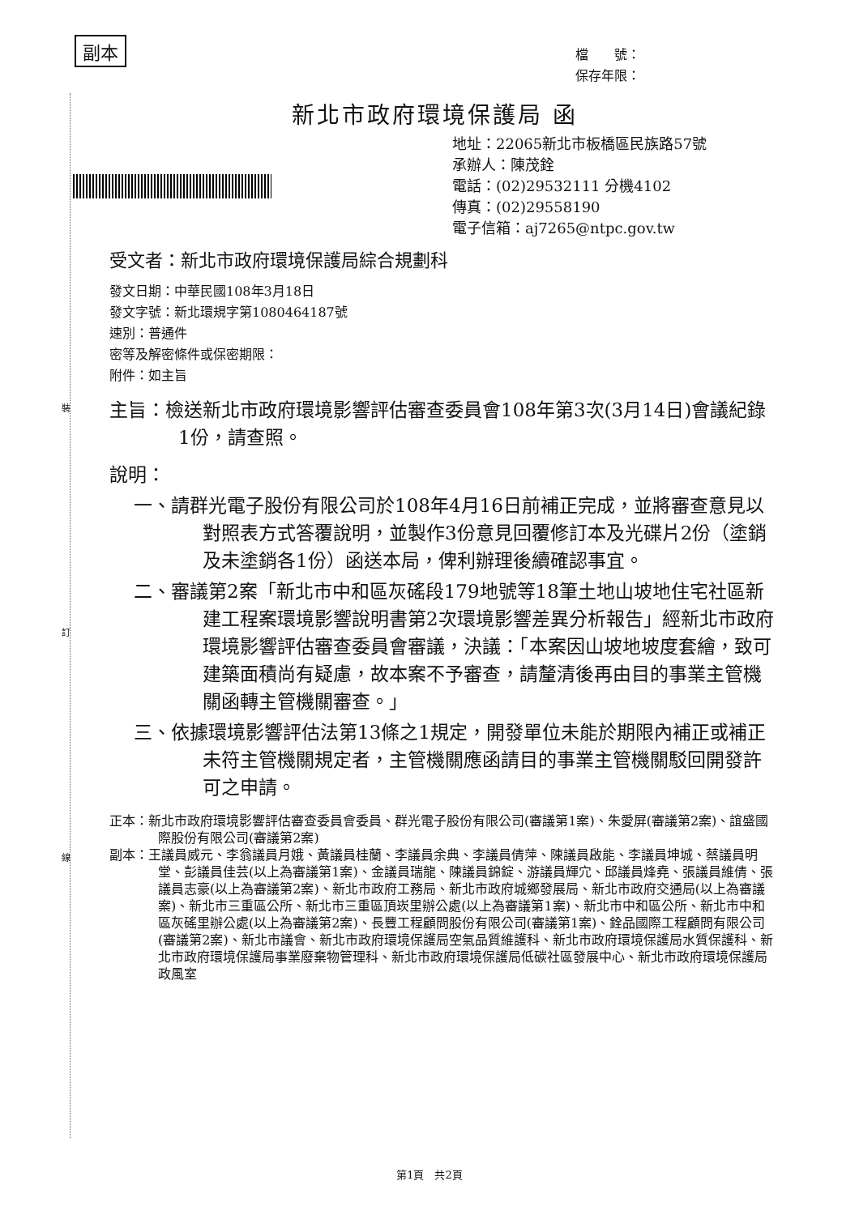裝
訂
線
副本
檔　　號：
保存年限：
新北市政府環境保護局 函
地址：22065新北市板橋區民族路57號
承辦人：陳茂銓
電話：(02)29532111 分機4102
傳真：(02)29558190
電子信箱：aj7265@ntpc.gov.tw
受文者：新北市政府環境保護局綜合規劃科
發文日期：中華民國108年3月18日
發文字號：新北環規字第1080464187號
速別：普通件
密等及解密條件或保密期限：
附件：如主旨
主旨：檢送新北市政府環境影響評估審查委員會108年第3次(3月14日)會議紀錄1份，請查照。
說明：
一、請群光電子股份有限公司於108年4月16日前補正完成，並將審查意見以對照表方式答覆說明，並製作3份意見回覆修訂本及光碟片2份（塗銷及未塗銷各1份）函送本局，俾利辦理後續確認事宜。
二、審議第2案「新北市中和區灰磘段179地號等18筆土地山坡地住宅社區新建工程案環境影響說明書第2次環境影響差異分析報告」經新北市政府環境影響評估審查委員會審議，決議：「本案因山坡地坡度套繪，致可建築面積尚有疑慮，故本案不予審查，請釐清後再由目的事業主管機關函轉主管機關審查。」
三、依據環境影響評估法第13條之1規定，開發單位未能於期限內補正或補正未符主管機關規定者，主管機關應函請目的事業主管機關駁回開發許可之申請。
正本：新北市政府環境影響評估審查委員會委員、群光電子股份有限公司(審議第1案)、朱愛屏(審議第2案)、誼盛國際股份有限公司(審議第2案)
副本：王議員威元、李翁議員月娥、黃議員桂蘭、李議員余典、李議員倩萍、陳議員啟能、李議員坤城、蔡議員明堂、彭議員佳芸(以上為審議第1案)、金議員瑞龍、陳議員錦錠、游議員輝宂、邱議員烽堯、張議員維倩、張議員志豪(以上為審議第2案)、新北市政府工務局、新北市政府城鄉發展局、新北市政府交通局(以上為審議案)、新北市三重區公所、新北市三重區頂崁里辦公處(以上為審議第1案)、新北市中和區公所、新北市中和區灰磘里辦公處(以上為審議第2案)、長豐工程顧問股份有限公司(審議第1案)、銓品國際工程顧問有限公司(審議第2案)、新北市議會、新北市政府環境保護局空氣品質維護科、新北市政府環境保護局水質保護科、新北市政府環境保護局事業廢棄物管理科、新北市政府環境保護局低碳社區發展中心、新北市政府環境保護局政風室
第1頁　共2頁